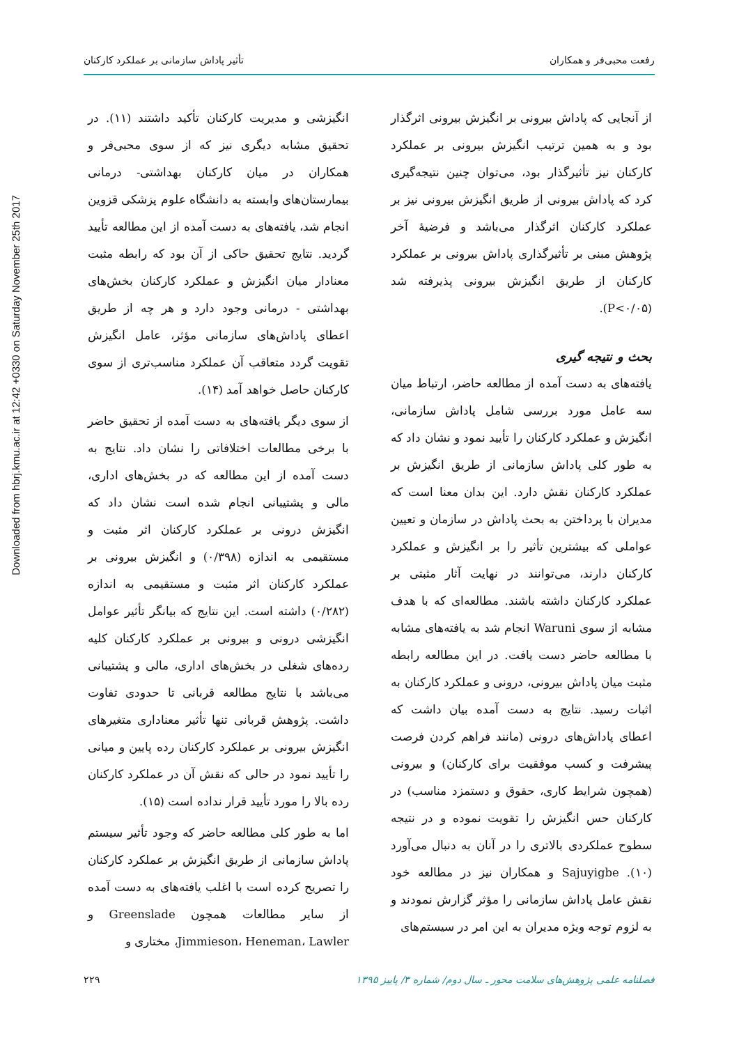Downloaded from hbrj.kmu.ac.ir at 12:42 +0330 on Saturday November 25th 2017
رفعت محبی‌فر و همکاران تأثیر پاداش سازمانی بر عملکرد کارکنان
از آنجایی که پاداش بیرونی بر انگیزش بیرونی اثرگذار بود و به همین ترتیب انگیزش بیرونی بر عملکرد کارکنان نیز تأثیرگذار بود، می‌توان چنین نتیجه‌گیری کرد که پاداش بیرونی از طریق انگیزش بیرونی نیز بر عملکرد کارکنان اثرگذار می‌باشد و فرضیهٔ آخر پژوهش مبنی بر تأثیرگذاری پاداش بیرونی بر عملکرد کارکنان از طریق انگیزش بیرونی پذیرفته شد (P<۰/۰۵).
بحث و نتیجه گیری
یافته‌های به دست آمده از مطالعه حاضر، ارتباط میان سه عامل مورد بررسی شامل پاداش سازمانی، انگیزش و عملکرد کارکنان را تأیید نمود و نشان داد که به طور کلی پاداش سازمانی از طریق انگیزش بر عملکرد کارکنان نقش دارد. این بدان معنا است که مدیران با پرداختن به بحث پاداش در سازمان و تعیین عواملی که بیشترین تأثیر را بر انگیزش و عملکرد کارکنان دارند، می‌توانند در نهایت آثار مثبتی بر عملکرد کارکنان داشته باشند. مطالعه‌ای که با هدف مشابه از سوی Waruni انجام شد به یافته‌های مشابه با مطالعه حاضر دست یافت. در این مطالعه رابطه مثبت میان پاداش بیرونی، درونی و عملکرد کارکنان به اثبات رسید. نتایج به دست آمده بیان داشت که اعطای پاداش‌های درونی (مانند فراهم کردن فرصت پیشرفت و کسب موفقیت برای کارکنان) و بیرونی (همچون شرایط کاری، حقوق و دستمزد مناسب) در کارکنان حس انگیزش را تقویت نموده و در نتیجه سطوح عملکردی بالاتری را در آنان به دنبال می‌آورد (۱۰). Sajuyigbe و همکاران نیز در مطالعه خود نقش عامل پاداش سازمانی را مؤثر گزارش نمودند و به لزوم توجه ویژه مدیران به این امر در سیستم‌های
انگیزشی و مدیریت کارکنان تأکید داشتند (۱۱). در تحقیق مشابه دیگری نیز که از سوی محبی‌فر و همکاران در میان کارکنان بهداشتی- درمانی بیمارستان‌های وابسته به دانشگاه علوم پزشکی قزوین انجام شد، یافته‌های به دست آمده از این مطالعه تأیید گردید. نتایج تحقیق حاکی از آن بود که رابطه مثبت معنادار میان انگیزش و عملکرد کارکنان بخش‌های بهداشتی - درمانی وجود دارد و هر چه از طریق اعطای پاداش‌های سازمانی مؤثر، عامل انگیزش تقویت گردد متعاقب آن عملکرد مناسب‌تری از سوی کارکنان حاصل خواهد آمد (۱۴).
از سوی دیگر یافته‌های به دست آمده از تحقیق حاضر با برخی مطالعات اختلافاتی را نشان داد. نتایج به دست آمده از این مطالعه که در بخش‌های اداری، مالی و پشتیبانی انجام شده است نشان داد که انگیزش درونی بر عملکرد کارکنان اثر مثبت و مستقیمی به اندازه (۰/۳۹۸) و انگیزش بیرونی بر عملکرد کارکنان اثر مثبت و مستقیمی به اندازه (۰/۲۸۲) داشته است. این نتایج که بیانگر تأثیر عوامل انگیزشی درونی و بیرونی بر عملکرد کارکنان کلیه رده‌های شغلی در بخش‌های اداری، مالی و پشتیبانی می‌باشد با نتایج مطالعه قربانی تا حدودی تفاوت داشت. پژوهش قربانی تنها تأثیر معناداری متغیرهای انگیزش بیرونی بر عملکرد کارکنان رده پایین و میانی را تأیید نمود در حالی که نقش آن در عملکرد کارکنان رده بالا را مورد تأیید قرار نداده است (۱۵).
اما به طور کلی مطالعه حاضر که وجود تأثیر سیستم پاداش سازمانی از طریق انگیزش بر عملکرد کارکنان را تصریح کرده است با اغلب یافته‌های به دست آمده از سایر مطالعات همچون Greenslade و Jimmieson، Heneman، Lawler، مختاری و
فصلنامه علمی پژوهش‌های سلامت محور ـ سال دوم/ شماره ۳/ پاییز ۱۳۹۵
۲۲۹